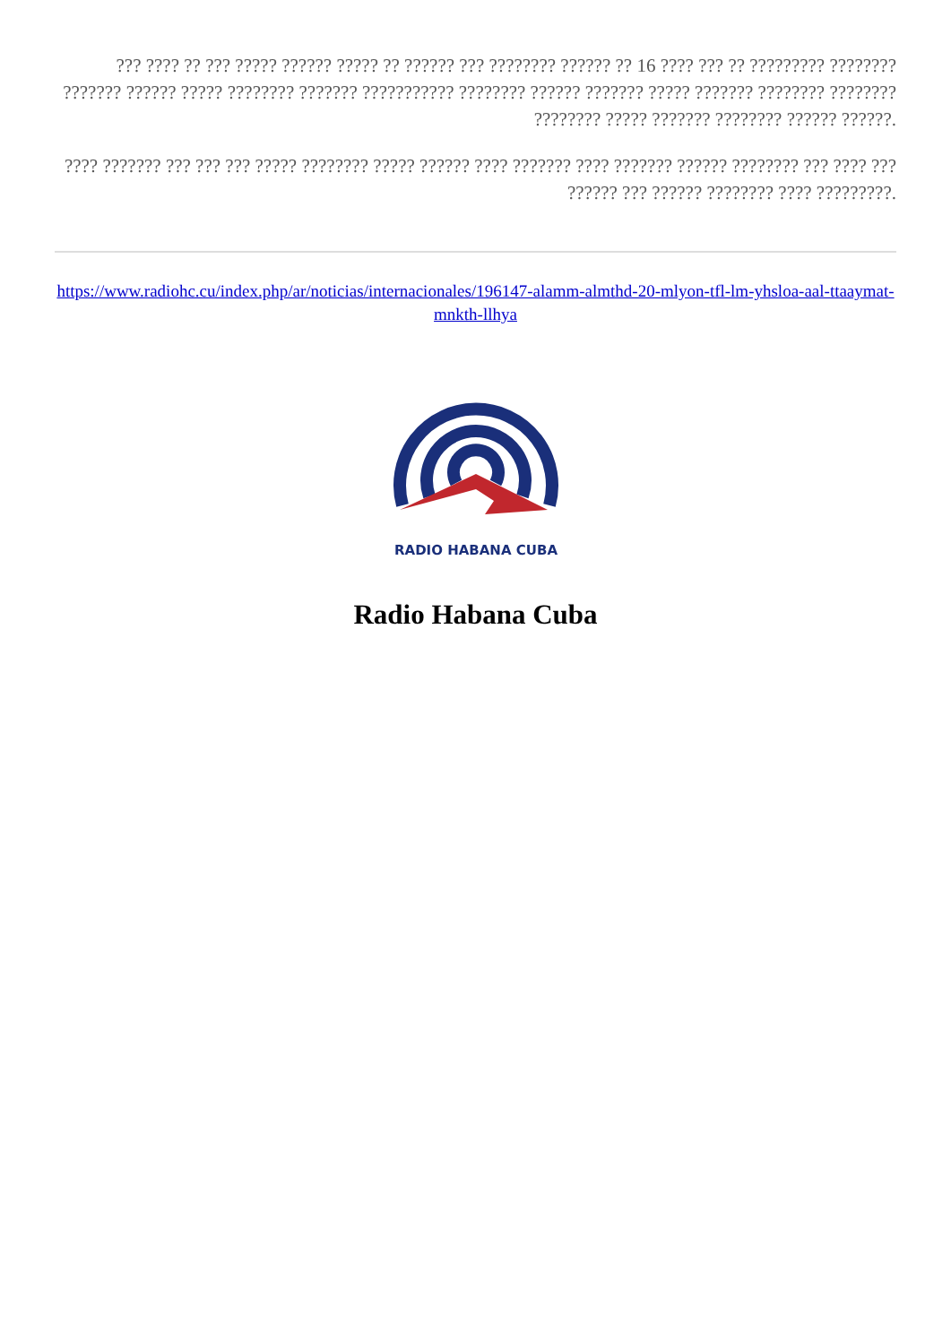??? ???? ?? ??? ????? ?????? ????? ?? ?????? ??? ???????? ?????? ?? 16 ???? ??? ?? ????????? ???????? ??????? ?????? ????? ???????? ??????? ??????????? ???????? ?????? ??????? ????? ??????? ???????? ???????? ???????? ????? ??????? ???????? ?????? ??????.
???? ??????? ??? ??? ??? ????? ???????? ????? ?????? ???? ??????? ???? ??????? ?????? ???????? ??? ???? ??? ?????? ??? ?????? ???????? ???? ?????????.
https://www.radiohc.cu/index.php/ar/noticias/internacionales/196147-alamm-almthd-20-mlyon-tfl-lm-yhsloa-aal-ttaaymat-mnkth-llhya
RADIO HABANA CUBA
Radio Habana Cuba